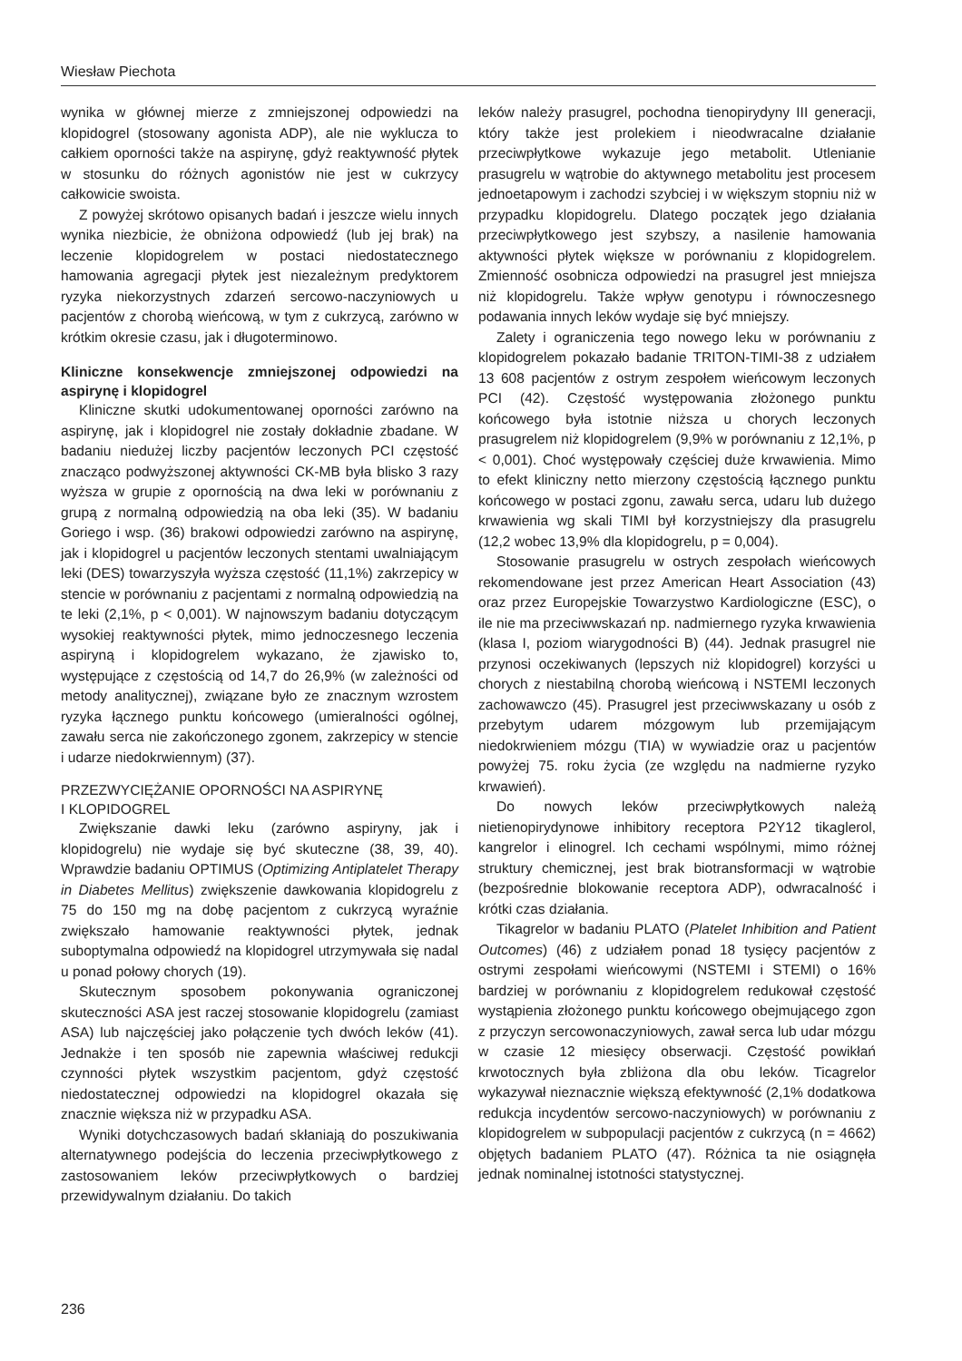Wiesław Piechota
wynika w głównej mierze z zmniejszonej odpowiedzi na klopidogrel (stosowany agonista ADP), ale nie wyklucza to całkiem oporności także na aspirynę, gdyż reaktywność płytek w stosunku do różnych agonistów nie jest w cukrzycy całkowicie swoista.
Z powyżej skrótowo opisanych badań i jeszcze wielu innych wynika niezbicie, że obniżona odpowiedź (lub jej brak) na leczenie klopidogrelem w postaci niedostatecznego hamowania agregacji płytek jest niezależnym predyktorem ryzyka niekorzystnych zdarzeń sercowo-naczyniowych u pacjentów z chorobą wieńcową, w tym z cukrzycą, zarówno w krótkim okresie czasu, jak i długoterminowo.
Kliniczne konsekwencje zmniejszonej odpowiedzi na aspirynę i klopidogrel
Kliniczne skutki udokumentowanej oporności zarówno na aspirynę, jak i klopidogrel nie zostały dokładnie zbadane. W badaniu niedużej liczby pacjentów leczonych PCI częstość znacząco podwyższonej aktywności CK-MB była blisko 3 razy wyższa w grupie z opornością na dwa leki w porównaniu z grupą z normalną odpowiedzią na oba leki (35). W badaniu Goriego i wsp. (36) brakowi odpowiedzi zarówno na aspirynę, jak i klopidogrel u pacjentów leczonych stentami uwalniającym leki (DES) towarzyszyła wyższa częstość (11,1%) zakrzepicy w stencie w porównaniu z pacjentami z normalną odpowiedzią na te leki (2,1%, p < 0,001). W najnowszym badaniu dotyczącym wysokiej reaktywności płytek, mimo jednoczesnego leczenia aspiryną i klopidogrelem wykazano, że zjawisko to, występujące z częstością od 14,7 do 26,9% (w zależności od metody analitycznej), związane było ze znacznym wzrostem ryzyka łącznego punktu końcowego (umieralności ogólnej, zawału serca nie zakończonego zgonem, zakrzepicy w stencie i udarze niedokrwiennym) (37).
PRZEZWYCIĘŻANIE OPORNOŚCI NA ASPIRYNĘ
I KLOPIDOGREL
Zwiększanie dawki leku (zarówno aspiryny, jak i klopidogrelu) nie wydaje się być skuteczne (38, 39, 40). Wprawdzie badaniu OPTIMUS (Optimizing Antiplatelet Therapy in Diabetes Mellitus) zwiększenie dawkowania klopidogrelu z 75 do 150 mg na dobę pacjentom z cukrzycą wyraźnie zwiększało hamowanie reaktywności płytek, jednak suboptymalna odpowiedź na klopidogrel utrzymywała się nadal u ponad połowy chorych (19).
Skutecznym sposobem pokonywania ograniczonej skuteczności ASA jest raczej stosowanie klopidogrelu (zamiast ASA) lub najczęściej jako połączenie tych dwóch leków (41). Jednakże i ten sposób nie zapewnia właściwej redukcji czynności płytek wszystkim pacjentom, gdyż częstość niedostatecznej odpowiedzi na klopidogrel okazała się znacznie większa niż w przypadku ASA.
Wyniki dotychczasowych badań skłaniają do poszukiwania alternatywnego podejścia do leczenia przeciwpłytkowego z zastosowaniem leków przeciwpłytkowych o bardziej przewidywalnym działaniu. Do takich
leków należy prasugrel, pochodna tienopirydyny III generacji, który także jest prolekiem i nieodwracalne działanie przeciwpłytkowe wykazuje jego metabolit. Utlenianie prasugrelu w wątrobie do aktywnego metabolitu jest procesem jednoetapowym i zachodzi szybciej i w większym stopniu niż w przypadku klopidogrelu. Dlatego początek jego działania przeciwpłytkowego jest szybszy, a nasilenie hamowania aktywności płytek większe w porównaniu z klopidogrelem. Zmienność osobnicza odpowiedzi na prasugrel jest mniejsza niż klopidogrelu. Także wpływ genotypu i równoczesnego podawania innych leków wydaje się być mniejszy.
Zalety i ograniczenia tego nowego leku w porównaniu z klopidogrelem pokazało badanie TRITON-TIMI-38 z udziałem 13 608 pacjentów z ostrym zespołem wieńcowym leczonych PCI (42). Częstość występowania złożonego punktu końcowego była istotnie niższa u chorych leczonych prasugrelem niż klopidogrelem (9,9% w porównaniu z 12,1%, p < 0,001). Choć występowały częściej duże krwawienia. Mimo to efekt kliniczny netto mierzony częstością łącznego punktu końcowego w postaci zgonu, zawału serca, udaru lub dużego krwawienia wg skali TIMI był korzystniejszy dla prasugrelu (12,2 wobec 13,9% dla klopidogrelu, p = 0,004).
Stosowanie prasugrelu w ostrych zespołach wieńcowych rekomendowane jest przez American Heart Association (43) oraz przez Europejskie Towarzystwo Kardiologiczne (ESC), o ile nie ma przeciwwskazań np. nadmiernego ryzyka krwawienia (klasa I, poziom wiarygodności B) (44). Jednak prasugrel nie przynosi oczekiwanych (lepszych niż klopidogrel) korzyści u chorych z niestabilną chorobą wieńcową i NSTEMI leczonych zachowawczo (45). Prasugrel jest przeciwwskazany u osób z przebytym udarem mózgowym lub przemijającym niedokrwieniem mózgu (TIA) w wywiadzie oraz u pacjentów powyżej 75. roku życia (ze względu na nadmierne ryzyko krwawień).
Do nowych leków przeciwpłytkowych należą nietienopirydynowe inhibitory receptora P2Y12 tikaglerol, kangrelor i elinogrel. Ich cechami wspólnymi, mimo różnej struktury chemicznej, jest brak biotransformacji w wątrobie (bezpośrednie blokowanie receptora ADP), odwracalność i krótki czas działania.
Tikagrelor w badaniu PLATO (Platelet Inhibition and Patient Outcomes) (46) z udziałem ponad 18 tysięcy pacjentów z ostrymi zespołami wieńcowymi (NSTEMI i STEMI) o 16% bardziej w porównaniu z klopidogrelem redukował częstość wystąpienia złożonego punktu końcowego obejmującego zgon z przyczyn sercowonaczyniowych, zawał serca lub udar mózgu w czasie 12 miesięcy obserwacji. Częstość powikłań krwotocznych była zbliżona dla obu leków. Ticagrelor wykazywał nieznacznie większą efektywność (2,1% dodatkowa redukcja incydentów sercowo-naczyniowych) w porównaniu z klopidogrelem w subpopulacji pacjentów z cukrzycą (n = 4662) objętych badaniem PLATO (47). Różnica ta nie osiągnęła jednak nominalnej istotności statystycznej.
236